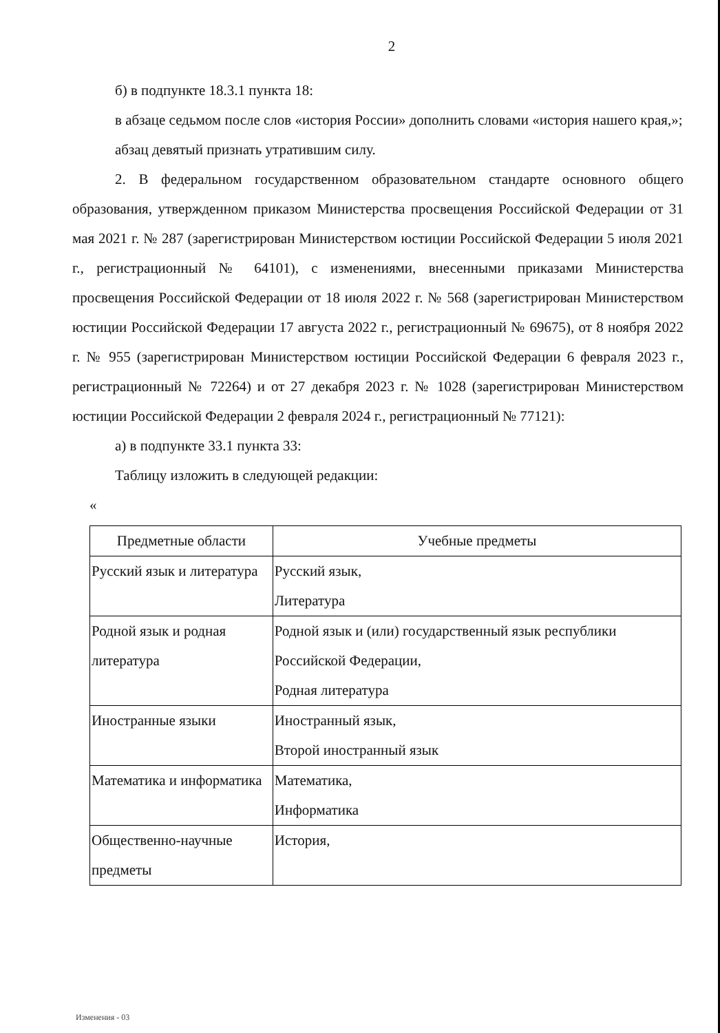2
б) в подпункте 18.3.1 пункта 18:
в абзаце седьмом после слов «история России» дополнить словами «история нашего края,»;
абзац девятый признать утратившим силу.
2. В федеральном государственном образовательном стандарте основного общего образования, утвержденном приказом Министерства просвещения Российской Федерации от 31 мая 2021 г. № 287 (зарегистрирован Министерством юстиции Российской Федерации 5 июля 2021 г., регистрационный № 64101), с изменениями, внесенными приказами Министерства просвещения Российской Федерации от 18 июля 2022 г. № 568 (зарегистрирован Министерством юстиции Российской Федерации 17 августа 2022 г., регистрационный № 69675), от 8 ноября 2022 г. № 955 (зарегистрирован Министерством юстиции Российской Федерации 6 февраля 2023 г., регистрационный № 72264) и от 27 декабря 2023 г. № 1028 (зарегистрирован Министерством юстиции Российской Федерации 2 февраля 2024 г., регистрационный № 77121):
а) в подпункте 33.1 пункта 33:
Таблицу изложить в следующей редакции:
«
| Предметные области | Учебные предметы |
| --- | --- |
| Русский язык и литература | Русский язык, Литература |
| Родной язык и родная литература | Родной язык и (или) государственный язык республики Российской Федерации, Родная литература |
| Иностранные языки | Иностранный язык, Второй иностранный язык |
| Математика и информатика | Математика, Информатика |
| Общественно-научные предметы | История, |
Изменения - 03